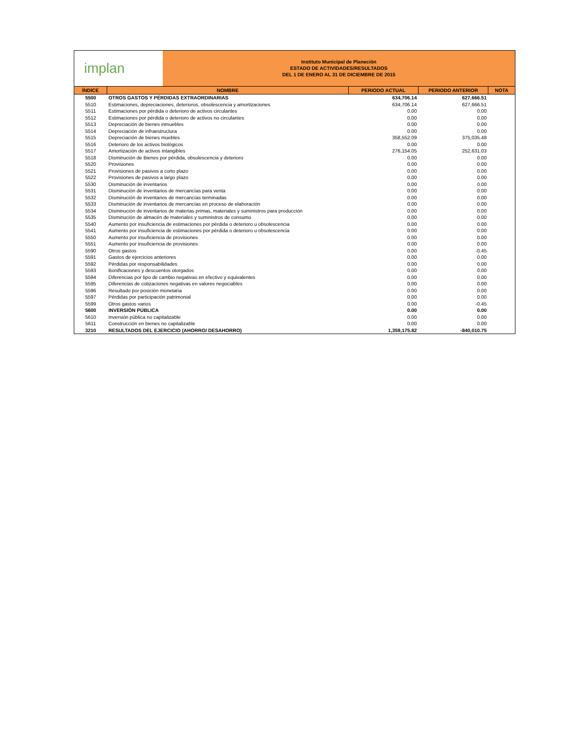implan
Instituto Municipal de Planeción
ESTADO DE ACTIVIDADES/RESULTADOS
DEL 1 DE ENERO AL 31 DE DICIEMBRE DE 2015
| ÍNDICE | NOMBRE | PERIODO ACTUAL | PERIODO ANTERIOR | NOTA |
| --- | --- | --- | --- | --- |
| 5500 | OTROS GASTOS Y PÉRDIDAS EXTRAORDINARIAS | 634,706.14 | 627,666.51 | |
| 5510 | Estimaciones, depreciaciones, deterioros, obsolescencia y amortizaciones | 634,706.14 | 627,666.51 | |
| 5511 | Estimaciones por pérdida o deterioro de activos circulantes | 0.00 | 0.00 | |
| 5512 | Estimaciones por pérdida o deterioro de activos no circulantes | 0.00 | 0.00 | |
| 5513 | Depreciación de bienes inmuebles | 0.00 | 0.00 | |
| 5514 | Depreciación de infraestructura | 0.00 | 0.00 | |
| 5515 | Depreciación de bienes muebles | 358,552.09 | 375,035.48 | |
| 5516 | Deterioro de los activos biológicos | 0.00 | 0.00 | |
| 5517 | Amortización de activos intangibles | 276,154.05 | 252,631.03 | |
| 5518 | Disminución de Bienes por pérdida, obsolescencia y deterioro | 0.00 | 0.00 | |
| 5520 | Provisiones | 0.00 | 0.00 | |
| 5521 | Provisiones de pasivos a corto plazo | 0.00 | 0.00 | |
| 5522 | Provisiones de pasivos a largo plazo | 0.00 | 0.00 | |
| 5530 | Disminución de inventarios | 0.00 | 0.00 | |
| 5531 | Disminución de inventarios de mercancías para venta | 0.00 | 0.00 | |
| 5532 | Disminución de inventarios de mercancías terminadas | 0.00 | 0.00 | |
| 5533 | Disminución de inventarios de mercancías en proceso de elaboración | 0.00 | 0.00 | |
| 5534 | Disminución de inventarios de materias primas, materiales y suministros para producción | 0.00 | 0.00 | |
| 5535 | Disminución de almacén de materiales y suministros de consumo | 0.00 | 0.00 | |
| 5540 | Aumento por insuficiencia de estimaciones por pérdida o deterioro u obsolescencia | 0.00 | 0.00 | |
| 5541 | Aumento por insuficiencia de estimaciones por pérdida o deterioro u obsolescencia | 0.00 | 0.00 | |
| 5550 | Aumento por insuficiencia de provisiones | 0.00 | 0.00 | |
| 5551 | Aumento por insuficiencia de provisiones | 0.00 | 0.00 | |
| 5590 | Otros gastos | 0.00 | -0.45 | |
| 5591 | Gastos de ejercicios anteriores | 0.00 | 0.00 | |
| 5592 | Pérdidas por responsabilidades | 0.00 | 0.00 | |
| 5593 | Bonificaciones y descuentos otorgados | 0.00 | 0.00 | |
| 5594 | Diferencias por tipo de cambio negativas en efectivo y equivalentes | 0.00 | 0.00 | |
| 5595 | Diferencias de cotizaciones negativas en valores negociables | 0.00 | 0.00 | |
| 5596 | Resultado por posición monetaria | 0.00 | 0.00 | |
| 5597 | Pérdidas por participación patrimonial | 0.00 | 0.00 | |
| 5599 | Otros gastos varios | 0.00 | -0.45 | |
| 5600 | INVERSIÓN PÚBLICA | 0.00 | 0.00 | |
| 5610 | Inversión pública no capitalizable | 0.00 | 0.00 | |
| 5611 | Construcción en bienes no capitalizable | 0.00 | 0.00 | |
| 3210 | RESULTADOS DEL EJERCICIO (AHORRO/ DESAHORRO) | 1,359,175.82 | -840,010.75 | |